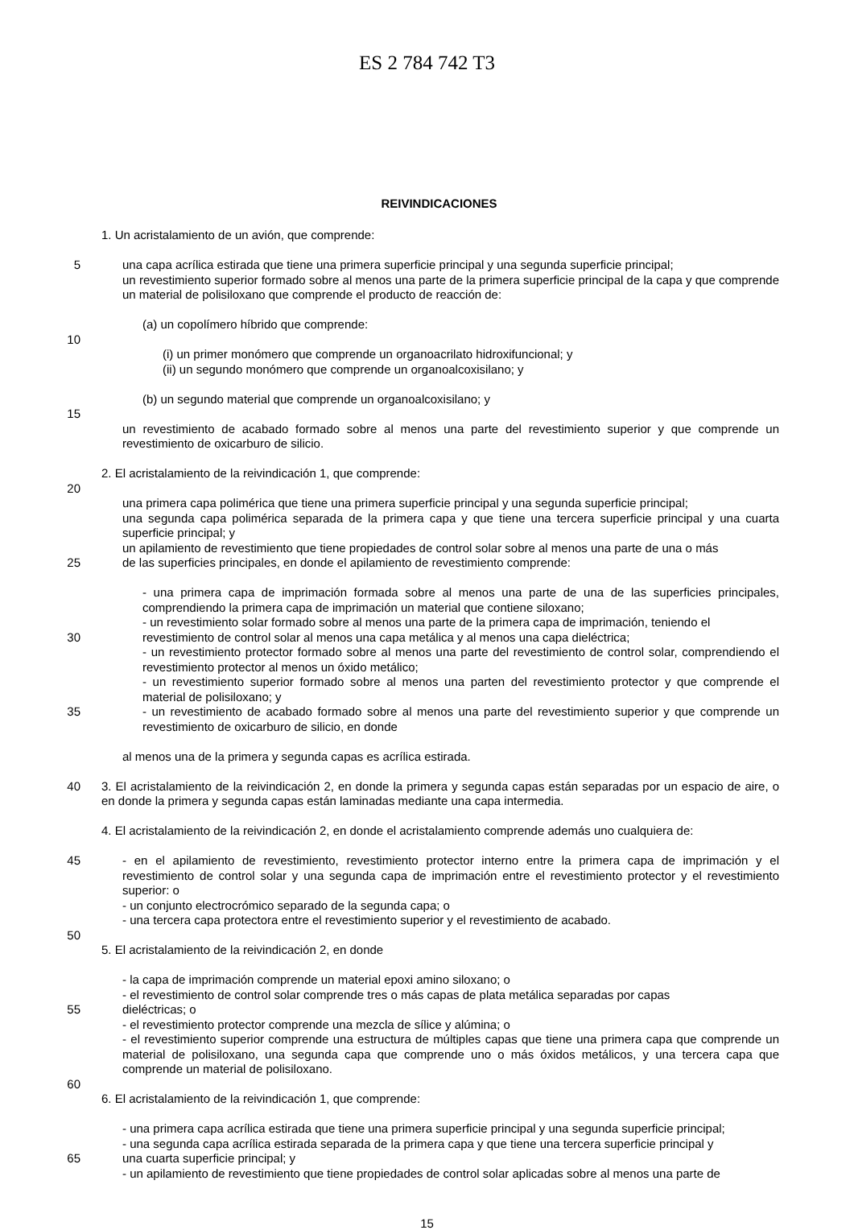ES 2 784 742 T3
REIVINDICACIONES
1. Un acristalamiento de un avión, que comprende:
5 una capa acrílica estirada que tiene una primera superficie principal y una segunda superficie principal;
un revestimiento superior formado sobre al menos una parte de la primera superficie principal de la capa y que comprende un material de polisiloxano que comprende el producto de reacción de:
(a) un copolímero híbrido que comprende:
10
(i) un primer monómero que comprende un organoacrilato hidroxifuncional; y
(ii) un segundo monómero que comprende un organoalcoxisilano; y
(b) un segundo material que comprende un organoalcoxisilano; y
15
un revestimiento de acabado formado sobre al menos una parte del revestimiento superior y que comprende un revestimiento de oxicarburo de silicio.
2. El acristalamiento de la reivindicación 1, que comprende:
20
una primera capa polimérica que tiene una primera superficie principal y una segunda superficie principal;
una segunda capa polimérica separada de la primera capa y que tiene una tercera superficie principal y una cuarta superficie principal; y
un apilamiento de revestimiento que tiene propiedades de control solar sobre al menos una parte de una o más
25 de las superficies principales, en donde el apilamiento de revestimiento comprende:
- una primera capa de imprimación formada sobre al menos una parte de una de las superficies principales, comprendiendo la primera capa de imprimación un material que contiene siloxano;
- un revestimiento solar formado sobre al menos una parte de la primera capa de imprimación, teniendo el
30 revestimiento de control solar al menos una capa metálica y al menos una capa dieléctrica;
- un revestimiento protector formado sobre al menos una parte del revestimiento de control solar, comprendiendo el revestimiento protector al menos un óxido metálico;
- un revestimiento superior formado sobre al menos una parten del revestimiento protector y que comprende el material de polisiloxano; y
35 - un revestimiento de acabado formado sobre al menos una parte del revestimiento superior y que comprende un revestimiento de oxicarburo de silicio, en donde
al menos una de la primera y segunda capas es acrílica estirada.
40 3. El acristalamiento de la reivindicación 2, en donde la primera y segunda capas están separadas por un espacio de aire, o en donde la primera y segunda capas están laminadas mediante una capa intermedia.
4. El acristalamiento de la reivindicación 2, en donde el acristalamiento comprende además uno cualquiera de:
45 - en el apilamiento de revestimiento, revestimiento protector interno entre la primera capa de imprimación y el revestimiento de control solar y una segunda capa de imprimación entre el revestimiento protector y el revestimiento superior: o
- un conjunto electrocrómico separado de la segunda capa; o
- una tercera capa protectora entre el revestimiento superior y el revestimiento de acabado.
50
5. El acristalamiento de la reivindicación 2, en donde
- la capa de imprimación comprende un material epoxi amino siloxano; o
- el revestimiento de control solar comprende tres o más capas de plata metálica separadas por capas
55 dieléctricas; o
- el revestimiento protector comprende una mezcla de sílice y alúmina; o
- el revestimiento superior comprende una estructura de múltiples capas que tiene una primera capa que comprende un material de polisiloxano, una segunda capa que comprende uno o más óxidos metálicos, y una tercera capa que comprende un material de polisiloxano.
60
6. El acristalamiento de la reivindicación 1, que comprende:
- una primera capa acrílica estirada que tiene una primera superficie principal y una segunda superficie principal;
- una segunda capa acrílica estirada separada de la primera capa y que tiene una tercera superficie principal y
65 una cuarta superficie principal; y
- un apilamiento de revestimiento que tiene propiedades de control solar aplicadas sobre al menos una parte de
15